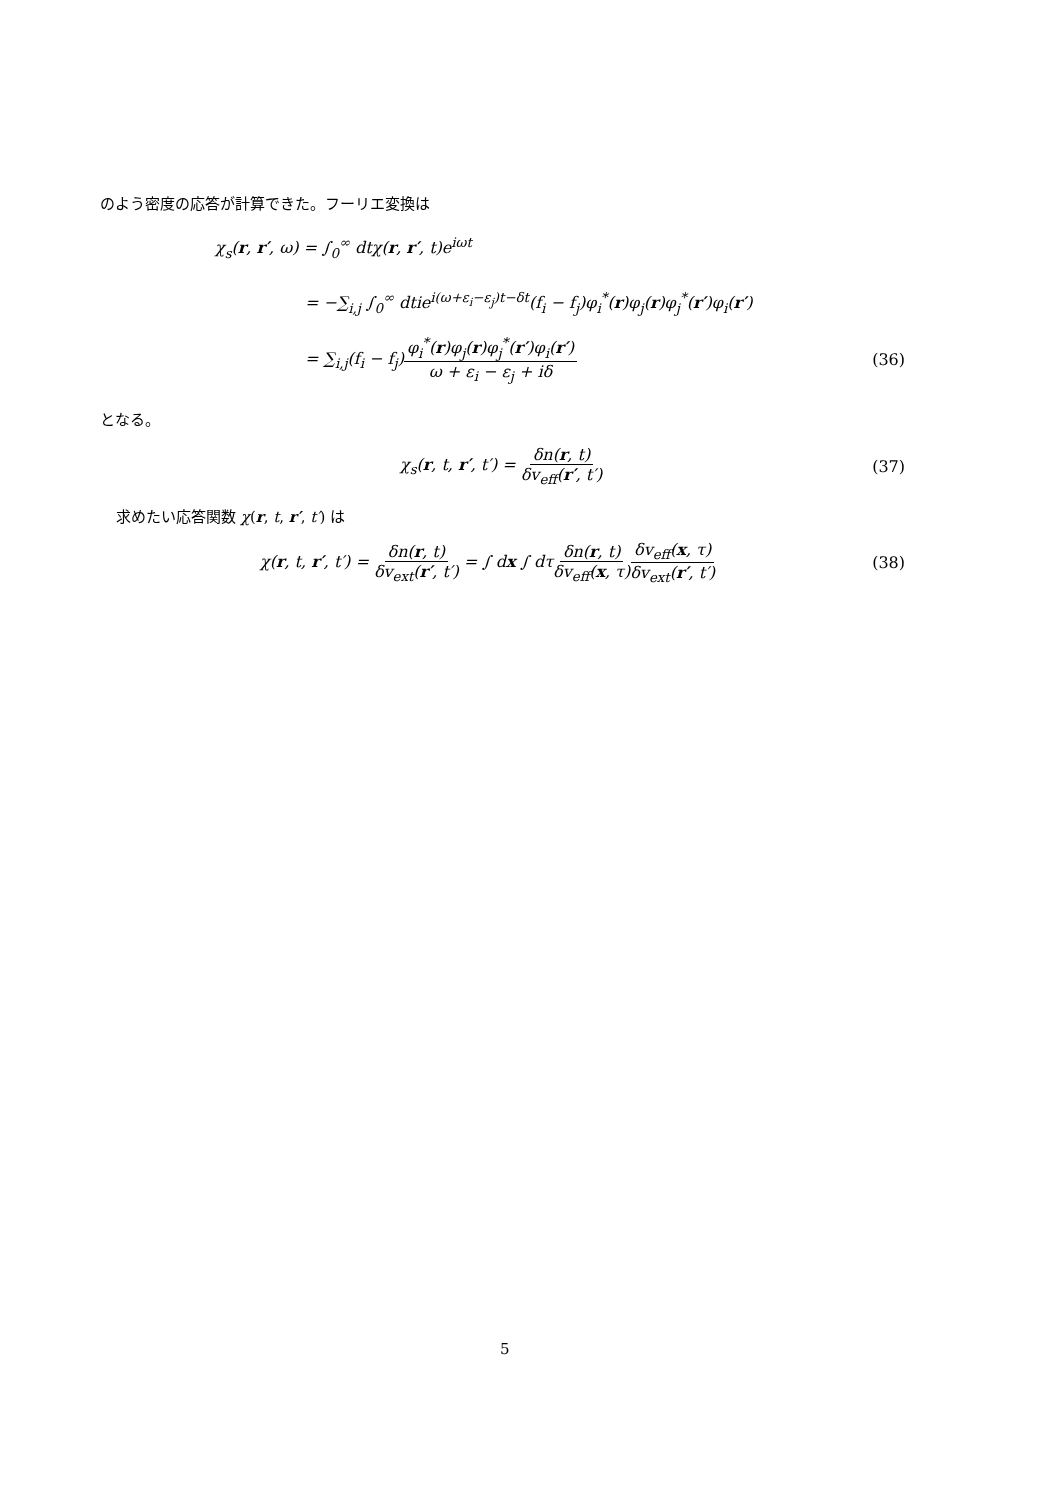のよう密度の応答が計算できた。フーリエ変換は
χ<sub>s</sub>(r, r′, ω) = ∫<sub>0</sub><sup>∞</sup> dtχ(r, r′, t)e<sup>iωt</sup>
= −∑<sub>i,j</sub> ∫<sub>0</sub><sup>∞</sup> dtie<sup>i(ω+ε<sub>i</sub>−ε<sub>j</sub>)t−δt</sup>(f<sub>i</sub> − f<sub>j</sub>)φ<sub>i</sub><sup>*</sup>(r)φ<sub>j</sub>(r)φ<sub>j</sub><sup>*</sup>(r′)φ<sub>i</sub>(r′)
= ∑<sub>i,j</sub>(f<sub>i</sub> − f<sub>j</sub>)φ<sub>i</sub><sup>*</sup>(r)φ<sub>j</sub>(r)φ<sub>j</sub><sup>*</sup>(r′)φ<sub>i</sub>(r′) ω + ε<sub>i</sub> − ε<sub>j</sub> + iδ (36)
となる。
χ<sub>s</sub>(r, t, r′, t′) = δn(r, t) δv<sub>eff</sub>(r′, t′) (37)
求めたい応答関数 χ(r, t, r′, t′) は
χ(r, t, r′, t′) = δn(r, t) δv<sub>ext</sub>(r′, t′) = ∫ dx ∫ dτδn(r, t) δv<sub>eff</sub>(x, τ) δv<sub>eff</sub>(x, τ) δv<sub>ext</sub>(r′, t′) (38)
5